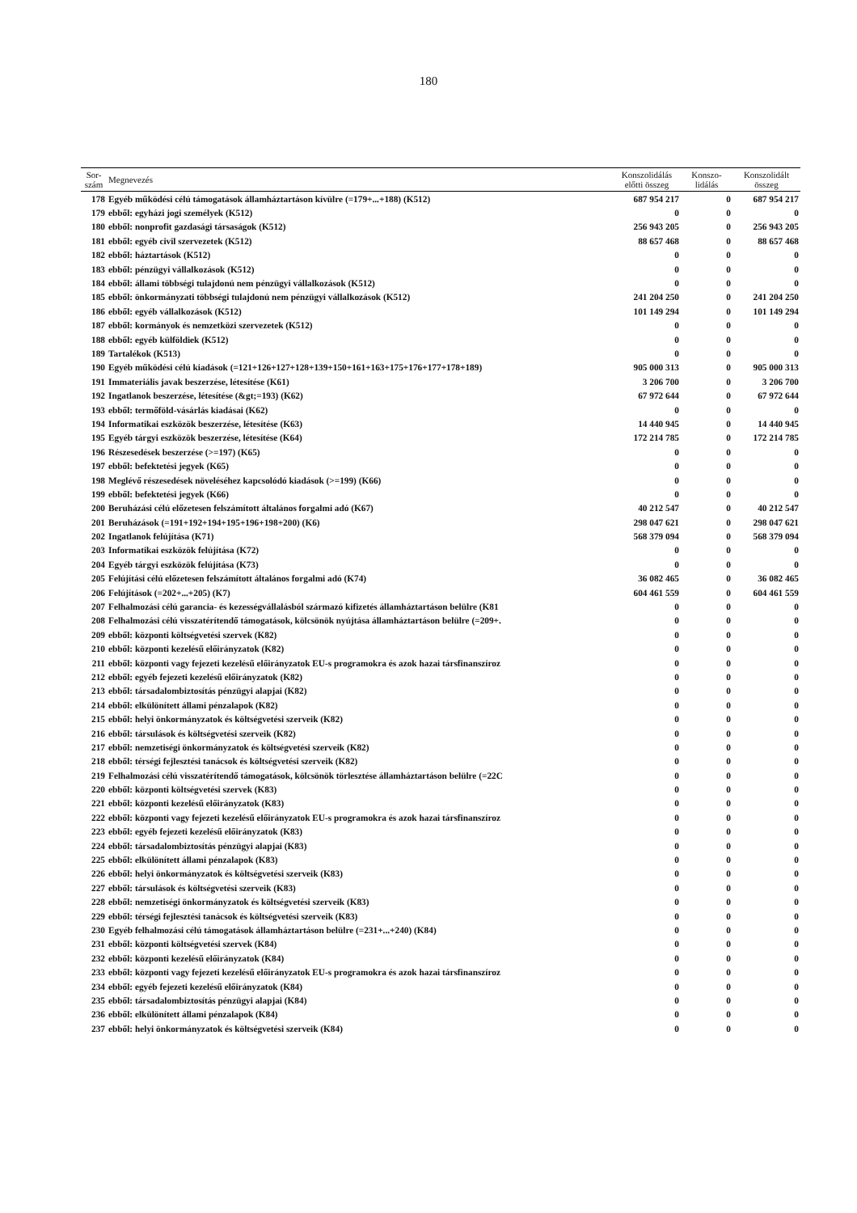180
| Sor- szám | Megnevezés | Konszolidálás előtti összeg | Konszo- lidálás | Konszolidált összeg |
| --- | --- | --- | --- | --- |
| 178 | Egyéb működési célú támogatások államháztartáson kívülre (=179+...+188) (K512) | 687 954 217 | 0 | 687 954 217 |
| 179 | ebből: egyházi jogi személyek (K512) | 0 | 0 | 0 |
| 180 | ebből: nonprofit gazdasági társaságok (K512) | 256 943 205 | 0 | 256 943 205 |
| 181 | ebből: egyéb civil szervezetek (K512) | 88 657 468 | 0 | 88 657 468 |
| 182 | ebből: háztartások (K512) | 0 | 0 | 0 |
| 183 | ebből: pénzügyi vállalkozások (K512) | 0 | 0 | 0 |
| 184 | ebből: állami többségi tulajdonú nem pénzügyi vállalkozások (K512) | 0 | 0 | 0 |
| 185 | ebből: önkormányzati többségi tulajdonú nem pénzügyi vállalkozások (K512) | 241 204 250 | 0 | 241 204 250 |
| 186 | ebből: egyéb vállalkozások (K512) | 101 149 294 | 0 | 101 149 294 |
| 187 | ebből: kormányok és nemzetközi szervezetek (K512) | 0 | 0 | 0 |
| 188 | ebből: egyéb külföldiek (K512) | 0 | 0 | 0 |
| 189 | Tartalékok (K513) | 0 | 0 | 0 |
| 190 | Egyéb működési célú kiadások (=121+126+127+128+139+150+161+163+175+176+177+178+189) | 905 000 313 | 0 | 905 000 313 |
| 191 | Immateriális javak beszerzése, létesítése (K61) | 3 206 700 | 0 | 3 206 700 |
| 192 | Ingatlanok beszerzése, létesítése (&gt;=193) (K62) | 67 972 644 | 0 | 67 972 644 |
| 193 | ebből: termőföld-vásárlás kiadásai (K62) | 0 | 0 | 0 |
| 194 | Informatikai eszközök beszerzése, létesítése (K63) | 14 440 945 | 0 | 14 440 945 |
| 195 | Egyéb tárgyi eszközök beszerzése, létesítése (K64) | 172 214 785 | 0 | 172 214 785 |
| 196 | Részesedések beszerzése (>=197) (K65) | 0 | 0 | 0 |
| 197 | ebből: befektetési jegyek (K65) | 0 | 0 | 0 |
| 198 | Meglévő részesedések növeléséhez kapcsolódó kiadások (>=199) (K66) | 0 | 0 | 0 |
| 199 | ebből: befektetési jegyek (K66) | 0 | 0 | 0 |
| 200 | Beruházási célú előzetesen felszámított általános forgalmi adó (K67) | 40 212 547 | 0 | 40 212 547 |
| 201 | Beruházások (=191+192+194+195+196+198+200) (K6) | 298 047 621 | 0 | 298 047 621 |
| 202 | Ingatlanok felújítása (K71) | 568 379 094 | 0 | 568 379 094 |
| 203 | Informatikai eszközök felújítása (K72) | 0 | 0 | 0 |
| 204 | Egyéb tárgyi eszközök felújítása (K73) | 0 | 0 | 0 |
| 205 | Felújítási célú előzetesen felszámított általános forgalmi adó (K74) | 36 082 465 | 0 | 36 082 465 |
| 206 | Felújítások (=202+...+205) (K7) | 604 461 559 | 0 | 604 461 559 |
| 207 | Felhalmozási célú garancia- és kezességvállalásból származó kifizetés államháztartáson belülre (K81 | 0 | 0 | 0 |
| 208 | Felhalmozási célú visszatérítendő támogatások, kölcsönök nyújtása államháztartáson belülre (=209+. | 0 | 0 | 0 |
| 209 | ebből: központi költségvetési szervek (K82) | 0 | 0 | 0 |
| 210 | ebből: központi kezelésű előirányzatok (K82) | 0 | 0 | 0 |
| 211 | ebből: központi vagy fejezeti kezelésű előirányzatok EU-s programokra és azok hazai társfinanszíroz | 0 | 0 | 0 |
| 212 | ebből: egyéb fejezeti kezelésű előirányzatok (K82) | 0 | 0 | 0 |
| 213 | ebből: társadalombiztosítás pénzügyi alapjai (K82) | 0 | 0 | 0 |
| 214 | ebből: elkülönített állami pénzalapok (K82) | 0 | 0 | 0 |
| 215 | ebből: helyi önkormányzatok és költségvetési szerveik (K82) | 0 | 0 | 0 |
| 216 | ebből: társulások és költségvetési szerveik (K82) | 0 | 0 | 0 |
| 217 | ebből: nemzetiségi önkormányzatok és költségvetési szerveik (K82) | 0 | 0 | 0 |
| 218 | ebből: térségi fejlesztési tanácsok és költségvetési szerveik (K82) | 0 | 0 | 0 |
| 219 | Felhalmozási célú visszatérítendő támogatások, kölcsönök törlesztése államháztartáson belülre (=22C | 0 | 0 | 0 |
| 220 | ebből: központi költségvetési szervek (K83) | 0 | 0 | 0 |
| 221 | ebből: központi kezelésű előirányzatok (K83) | 0 | 0 | 0 |
| 222 | ebből: központi vagy fejezeti kezelésű előirányzatok EU-s programokra és azok hazai társfinanszíroz | 0 | 0 | 0 |
| 223 | ebből: egyéb fejezeti kezelésű előirányzatok (K83) | 0 | 0 | 0 |
| 224 | ebből: társadalombiztosítás pénzügyi alapjai (K83) | 0 | 0 | 0 |
| 225 | ebből: elkülönített állami pénzalapok (K83) | 0 | 0 | 0 |
| 226 | ebből: helyi önkormányzatok és költségvetési szerveik (K83) | 0 | 0 | 0 |
| 227 | ebből: társulások és költségvetési szerveik (K83) | 0 | 0 | 0 |
| 228 | ebből: nemzetiségi önkormányzatok és költségvetési szerveik (K83) | 0 | 0 | 0 |
| 229 | ebből: térségi fejlesztési tanácsok és költségvetési szerveik (K83) | 0 | 0 | 0 |
| 230 | Egyéb felhalmozási célú támogatások államháztartáson belülre (=231+...+240) (K84) | 0 | 0 | 0 |
| 231 | ebből: központi költségvetési szervek (K84) | 0 | 0 | 0 |
| 232 | ebből: központi kezelésű előirányzatok (K84) | 0 | 0 | 0 |
| 233 | ebből: központi vagy fejezeti kezelésű előirányzatok EU-s programokra és azok hazai társfinanszíroz | 0 | 0 | 0 |
| 234 | ebből: egyéb fejezeti kezelésű előirányzatok (K84) | 0 | 0 | 0 |
| 235 | ebből: társadalombiztosítás pénzügyi alapjai (K84) | 0 | 0 | 0 |
| 236 | ebből: elkülönített állami pénzalapok (K84) | 0 | 0 | 0 |
| 237 | ebből: helyi önkormányzatok és költségvetési szerveik (K84) | 0 | 0 | 0 |